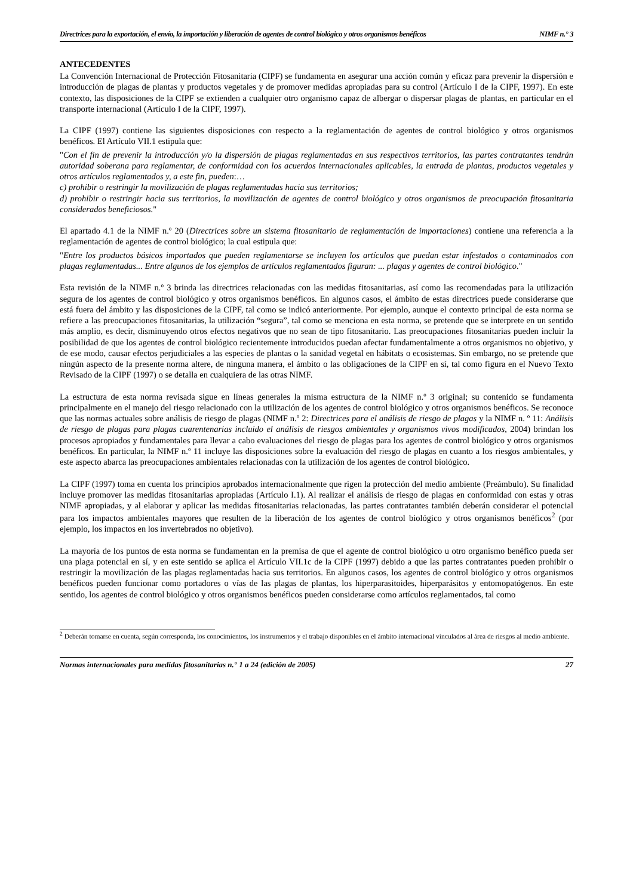Directrices para la exportación, el envío, la importación y liberación de agentes de control biológico y otros organismos benéficos NIMF n.° 3
ANTECEDENTES
La Convención Internacional de Protección Fitosanitaria (CIPF) se fundamenta en asegurar una acción común y eficaz para prevenir la dispersión e introducción de plagas de plantas y productos vegetales y de promover medidas apropiadas para su control (Artículo I de la CIPF, 1997). En este contexto, las disposiciones de la CIPF se extienden a cualquier otro organismo capaz de albergar o dispersar plagas de plantas, en particular en el transporte internacional (Artículo I de la CIPF, 1997).
La CIPF (1997) contiene las siguientes disposiciones con respecto a la reglamentación de agentes de control biológico y otros organismos benéficos. El Artículo VII.1 estipula que:
"Con el fin de prevenir la introducción y/o la dispersión de plagas reglamentadas en sus respectivos territorios, las partes contratantes tendrán autoridad soberana para reglamentar, de conformidad con los acuerdos internacionales aplicables, la entrada de plantas, productos vegetales y otros artículos reglamentados y, a este fin, pueden:…
c) prohibir o restringir la movilización de plagas reglamentadas hacia sus territorios;
d) prohibir o restringir hacia sus territorios, la movilización de agentes de control biológico y otros organismos de preocupación fitosanitaria considerados beneficiosos."
El apartado 4.1 de la NIMF n.º 20 (Directrices sobre un sistema fitosanitario de reglamentación de importaciones) contiene una referencia a la reglamentación de agentes de control biológico; la cual estipula que:
"Entre los productos básicos importados que pueden reglamentarse se incluyen los artículos que puedan estar infestados o contaminados con plagas reglamentadas... Entre algunos de los ejemplos de artículos reglamentados figuran: ... plagas y agentes de control biológico."
Esta revisión de la NIMF n.º 3 brinda las directrices relacionadas con las medidas fitosanitarias, así como las recomendadas para la utilización segura de los agentes de control biológico y otros organismos benéficos. En algunos casos, el ámbito de estas directrices puede considerarse que está fuera del ámbito y las disposiciones de la CIPF, tal como se indicó anteriormente. Por ejemplo, aunque el contexto principal de esta norma se refiere a las preocupaciones fitosanitarias, la utilización “segura”, tal como se menciona en esta norma, se pretende que se interprete en un sentido más amplio, es decir, disminuyendo otros efectos negativos que no sean de tipo fitosanitario. Las preocupaciones fitosanitarias pueden incluir la posibilidad de que los agentes de control biológico recientemente introducidos puedan afectar fundamentalmente a otros organismos no objetivo, y de ese modo, causar efectos perjudiciales a las especies de plantas o la sanidad vegetal en hábitats o ecosistemas. Sin embargo, no se pretende que ningún aspecto de la presente norma altere, de ninguna manera, el ámbito o las obligaciones de la CIPF en sí, tal como figura en el Nuevo Texto Revisado de la CIPF (1997) o se detalla en cualquiera de las otras NIMF.
La estructura de esta norma revisada sigue en líneas generales la misma estructura de la NIMF n.º 3 original; su contenido se fundamenta principalmente en el manejo del riesgo relacionado con la utilización de los agentes de control biológico y otros organismos benéficos. Se reconoce que las normas actuales sobre análisis de riesgo de plagas (NIMF n.º 2: Directrices para el análisis de riesgo de plagas y la NIMF n. º 11: Análisis de riesgo de plagas para plagas cuarentenarias incluido el análisis de riesgos ambientales y organismos vivos modificados, 2004) brindan los procesos apropiados y fundamentales para llevar a cabo evaluaciones del riesgo de plagas para los agentes de control biológico y otros organismos benéficos. En particular, la NIMF n.º 11 incluye las disposiciones sobre la evaluación del riesgo de plagas en cuanto a los riesgos ambientales, y este aspecto abarca las preocupaciones ambientales relacionadas con la utilización de los agentes de control biológico.
La CIPF (1997) toma en cuenta los principios aprobados internacionalmente que rigen la protección del medio ambiente (Preámbulo). Su finalidad incluye promover las medidas fitosanitarias apropiadas (Artículo I.1). Al realizar el análisis de riesgo de plagas en conformidad con estas y otras NIMF apropiadas, y al elaborar y aplicar las medidas fitosanitarias relacionadas, las partes contratantes también deberán considerar el potencial para los impactos ambientales mayores que resulten de la liberación de los agentes de control biológico y otros organismos benéficos<sup>2</sup> (por ejemplo, los impactos en los invertebrados no objetivo).
La mayoría de los puntos de esta norma se fundamentan en la premisa de que el agente de control biológico u otro organismo benéfico pueda ser una plaga potencial en sí, y en este sentido se aplica el Artículo VII.1c de la CIPF (1997) debido a que las partes contratantes pueden prohibir o restringir la movilización de las plagas reglamentadas hacia sus territorios. En algunos casos, los agentes de control biológico y otros organismos benéficos pueden funcionar como portadores o vías de las plagas de plantas, los hiperparasitoides, hiperparásitos y entomopatógenos. En este sentido, los agentes de control biológico y otros organismos benéficos pueden considerarse como artículos reglamentados, tal como
<sup>2</sup> Deberán tomarse en cuenta, según corresponda, los conocimientos, los instrumentos y el trabajo disponibles en el ámbito internacional vinculados al área de riesgos al medio ambiente.
Normas internacionales para medidas fitosanitarias n.° 1 a 24 (edición de 2005) 27